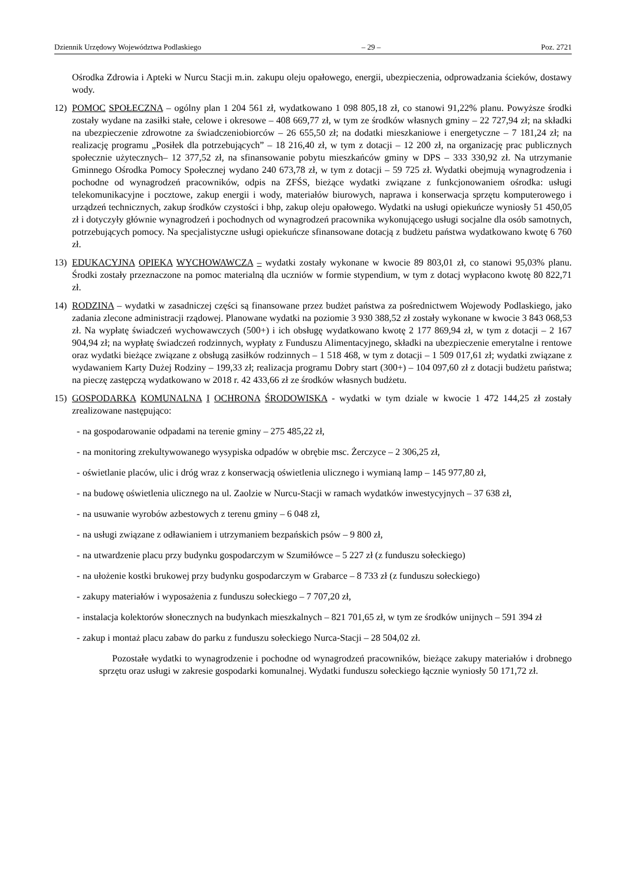Dziennik Urzędowy Województwa Podlaskiego – 29 – Poz. 2721
Ośrodka Zdrowia i Apteki w Nurcu Stacji m.in. zakupu oleju opałowego, energii, ubezpieczenia, odprowadzania ścieków, dostawy wody.
12) POMOC SPOŁECZNA – ogólny plan 1 204 561 zł, wydatkowano 1 098 805,18 zł, co stanowi 91,22% planu. Powyższe środki zostały wydane na zasiłki stałe, celowe i okresowe – 408 669,77 zł, w tym ze środków własnych gminy – 22 727,94 zł; na składki na ubezpieczenie zdrowotne za świadczeniobiorców – 26 655,50 zł; na dodatki mieszkaniowe i energetyczne – 7 181,24 zł; na realizację programu „Posiłek dla potrzebujących” – 18 216,40 zł, w tym z dotacji – 12 200 zł, na organizację prac publicznych społecznie użytecznych– 12 377,52 zł, na sfinansowanie pobytu mieszkańców gminy w DPS – 333 330,92 zł. Na utrzymanie Gminnego Ośrodka Pomocy Społecznej wydano 240 673,78 zł, w tym z dotacji – 59 725 zł. Wydatki obejmują wynagrodzenia i pochodne od wynagrodzeń pracowników, odpis na ZFŚS, bieżące wydatki związane z funkcjonowaniem ośrodka: usługi telekomunikacyjne i pocztowe, zakup energii i wody, materiałów biurowych, naprawa i konserwacja sprzętu komputerowego i urządzeń technicznych, zakup środków czystości i bhp, zakup oleju opałowego. Wydatki na usługi opiekuńcze wyniosły 51 450,05 zł i dotyczyły głównie wynagrodzeń i pochodnych od wynagrodzeń pracownika wykonującego usługi socjalne dla osób samotnych, potrzebujących pomocy. Na specjalistyczne usługi opiekuńcze sfinansowane dotacją z budżetu państwa wydatkowano kwotę 6 760 zł.
13) EDUKACYJNA OPIEKA WYCHOWAWCZA – wydatki zostały wykonane w kwocie 89 803,01 zł, co stanowi 95,03% planu. Środki zostały przeznaczone na pomoc materialną dla uczniów w formie stypendium, w tym z dotacj wypłacono kwotę 80 822,71 zł.
14) RODZINA – wydatki w zasadniczej części są finansowane przez budżet państwa za pośrednictwem Wojewody Podlaskiego, jako zadania zlecone administracji rządowej. Planowane wydatki na poziomie 3 930 388,52 zł zostały wykonane w kwocie 3 843 068,53 zł. Na wypłatę świadczeń wychowawczych (500+) i ich obsługę wydatkowano kwotę 2 177 869,94 zł, w tym z dotacji – 2 167 904,94 zł; na wypłatę świadczeń rodzinnych, wypłaty z Funduszu Alimentacyjnego, składki na ubezpieczenie emerytalne i rentowe oraz wydatki bieżące związane z obsługą zasiłków rodzinnych – 1 518 468, w tym z dotacji – 1 509 017,61 zł; wydatki związane z wydawaniem Karty Dużej Rodziny – 199,33 zł; realizacja programu Dobry start (300+) – 104 097,60 zł z dotacji budżetu państwa; na pieczę zastępczą wydatkowano w 2018 r. 42 433,66 zł ze środków własnych budżetu.
15) GOSPODARKA KOMUNALNA I OCHRONA ŚRODOWISKA - wydatki w tym dziale w kwocie 1 472 144,25 zł zostały zrealizowane następująco:
- na gospodarowanie odpadami na terenie gminy – 275 485,22 zł,
- na monitoring zrekultywowanego wysypiska odpadów w obrębie msc. Żerczyce – 2 306,25 zł,
- oświetlanie placów, ulic i dróg wraz z konserwacją oświetlenia ulicznego i wymianą lamp – 145 977,80 zł,
- na budowę oświetlenia ulicznego na ul. Zaolzie w Nurcu-Stacji w ramach wydatków inwestycyjnych – 37 638 zł,
- na usuwanie wyrobów azbestowych z terenu gminy – 6 048 zł,
- na usługi związane z odławianiem i utrzymaniem bezpańskich psów – 9 800 zł,
- na utwardzenie placu przy budynku gospodarczym w Szumiłówce – 5 227 zł (z funduszu sołeckiego)
- na ułożenie kostki brukowej przy budynku gospodarczym w Grabarce – 8 733 zł (z funduszu sołeckiego)
- zakupy materiałów i wyposażenia z funduszu sołeckiego – 7 707,20 zł,
- instalacja kolektorów słonecznych na budynkach mieszkalnych – 821 701,65 zł, w tym ze środków unijnych – 591 394 zł
- zakup i montaż placu zabaw do parku z funduszu sołeckiego Nurca-Stacji – 28 504,02 zł.
Pozostałe wydatki to wynagrodzenie i pochodne od wynagrodzeń pracowników, bieżące zakupy materiałów i drobnego sprzętu oraz usługi w zakresie gospodarki komunalnej. Wydatki funduszu sołeckiego łącznie wyniosły 50 171,72 zł.